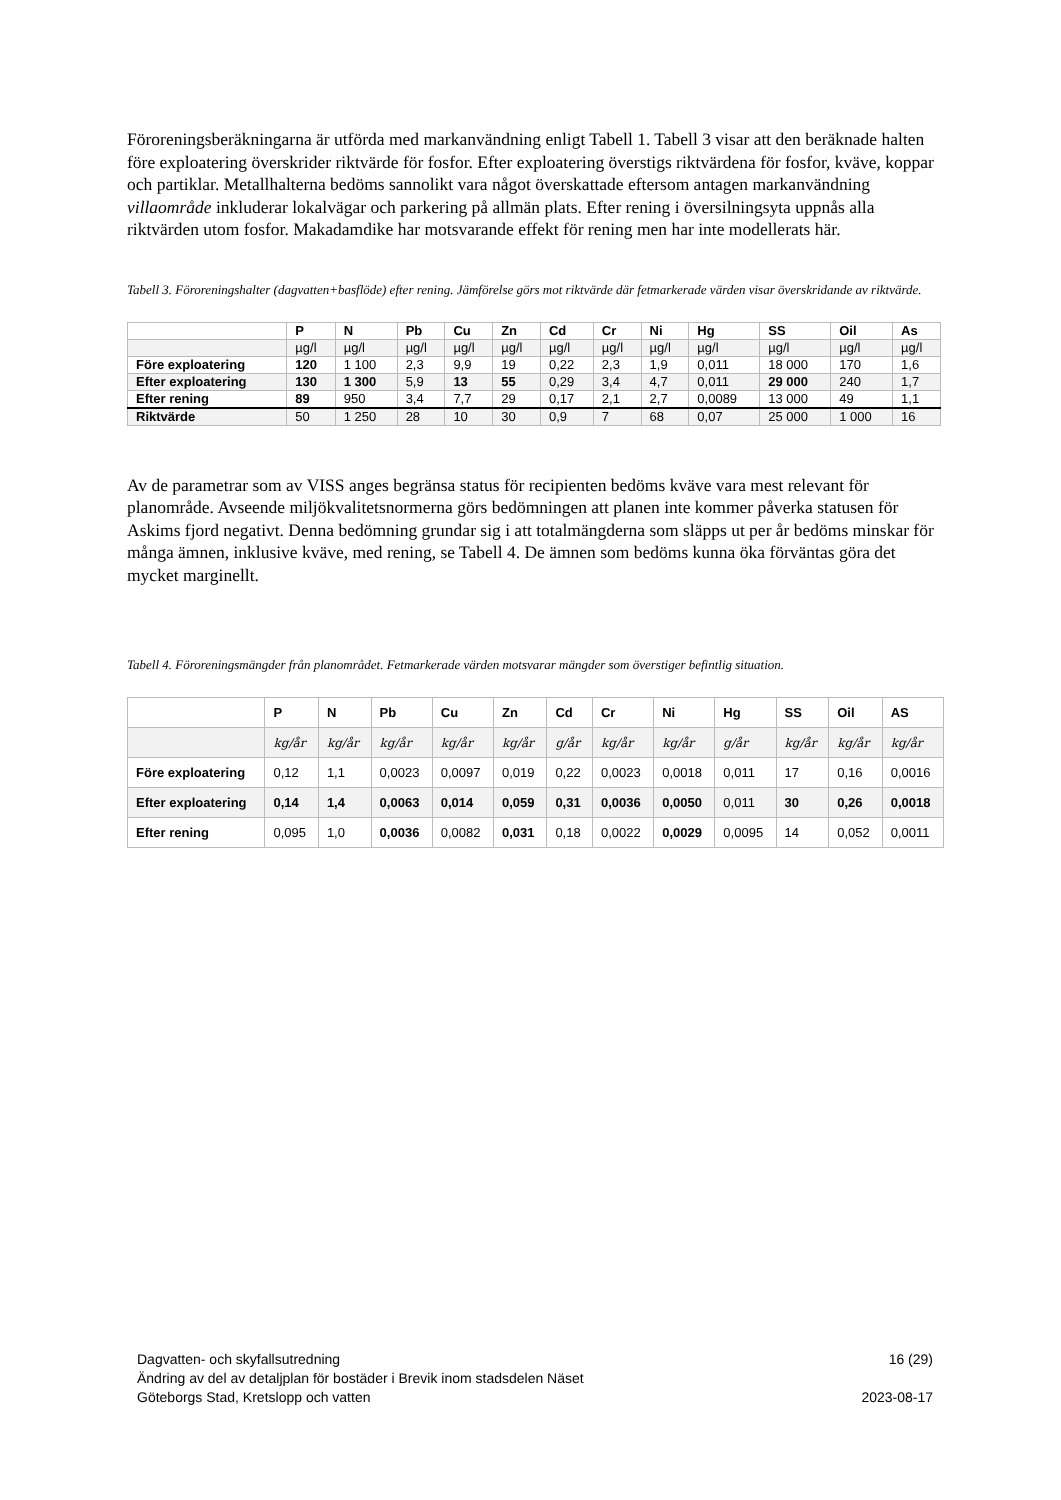Föroreningsberäkningarna är utförda med markanvändning enligt Tabell 1. Tabell 3 visar att den beräknade halten före exploatering överskrider riktvärde för fosfor. Efter exploatering överstigs riktvärdena för fosfor, kväve, koppar och partiklar. Metallhalterna bedöms sannolikt vara något överskattade eftersom antagen markanvändning villaområde inkluderar lokalvägar och parkering på allmän plats. Efter rening i översilningsyta uppnås alla riktvärden utom fosfor. Makadamdike har motsvarande effekt för rening men har inte modellerats här.
Tabell 3. Föroreningshalter (dagvatten+basflöde) efter rening. Jämförelse görs mot riktvärde där fetmarkerade värden visar överskridande av riktvärde.
| | P | N | Pb | Cu | Zn | Cd | Cr | Ni | Hg | SS | Oil | As |
| --- | --- | --- | --- | --- | --- | --- | --- | --- | --- | --- | --- | --- |
| | µg/l | µg/l | µg/l | µg/l | µg/l | µg/l | µg/l | µg/l | µg/l | µg/l | µg/l | µg/l |
| Före exploatering | 120 | 1 100 | 2,3 | 9,9 | 19 | 0,22 | 2,3 | 1,9 | 0,011 | 18 000 | 170 | 1,6 |
| Efter exploatering | 130 | 1 300 | 5,9 | 13 | 55 | 0,29 | 3,4 | 4,7 | 0,011 | 29 000 | 240 | 1,7 |
| Efter rening | 89 | 950 | 3,4 | 7,7 | 29 | 0,17 | 2,1 | 2,7 | 0,0089 | 13 000 | 49 | 1,1 |
| Riktvärde | 50 | 1 250 | 28 | 10 | 30 | 0,9 | 7 | 68 | 0,07 | 25 000 | 1 000 | 16 |
Av de parametrar som av VISS anges begränsa status för recipienten bedöms kväve vara mest relevant för planområde. Avseende miljökvalitetsnormerna görs bedömningen att planen inte kommer påverka statusen för Askims fjord negativt. Denna bedömning grundar sig i att totalmängderna som släpps ut per år bedöms minskar för många ämnen, inklusive kväve, med rening, se Tabell 4. De ämnen som bedöms kunna öka förväntas göra det mycket marginellt.
Tabell 4. Föroreningsmängder från planområdet. Fetmarkerade värden motsvarar mängder som överstiger befintlig situation.
| | P | N | Pb | Cu | Zn | Cd | Cr | Ni | Hg | SS | Oil | AS |
| --- | --- | --- | --- | --- | --- | --- | --- | --- | --- | --- | --- | --- |
| | kg/år | kg/år | kg/år | kg/år | kg/år | g/år | kg/år | kg/år | g/år | kg/år | kg/år | kg/år |
| Före exploatering | 0,12 | 1,1 | 0,0023 | 0,0097 | 0,019 | 0,22 | 0,0023 | 0,0018 | 0,011 | 17 | 0,16 | 0,0016 |
| Efter exploatering | 0,14 | 1,4 | 0,0063 | 0,014 | 0,059 | 0,31 | 0,0036 | 0,0050 | 0,011 | 30 | 0,26 | 0,0018 |
| Efter rening | 0,095 | 1,0 | 0,0036 | 0,0082 | 0,031 | 0,18 | 0,0022 | 0,0029 | 0,0095 | 14 | 0,052 | 0,0011 |
Dagvatten- och skyfallsutredning 16 (29)
Ändring av del av detaljplan för bostäder i Brevik inom stadsdelen Näset
Göteborgs Stad, Kretslopp och vatten 2023-08-17